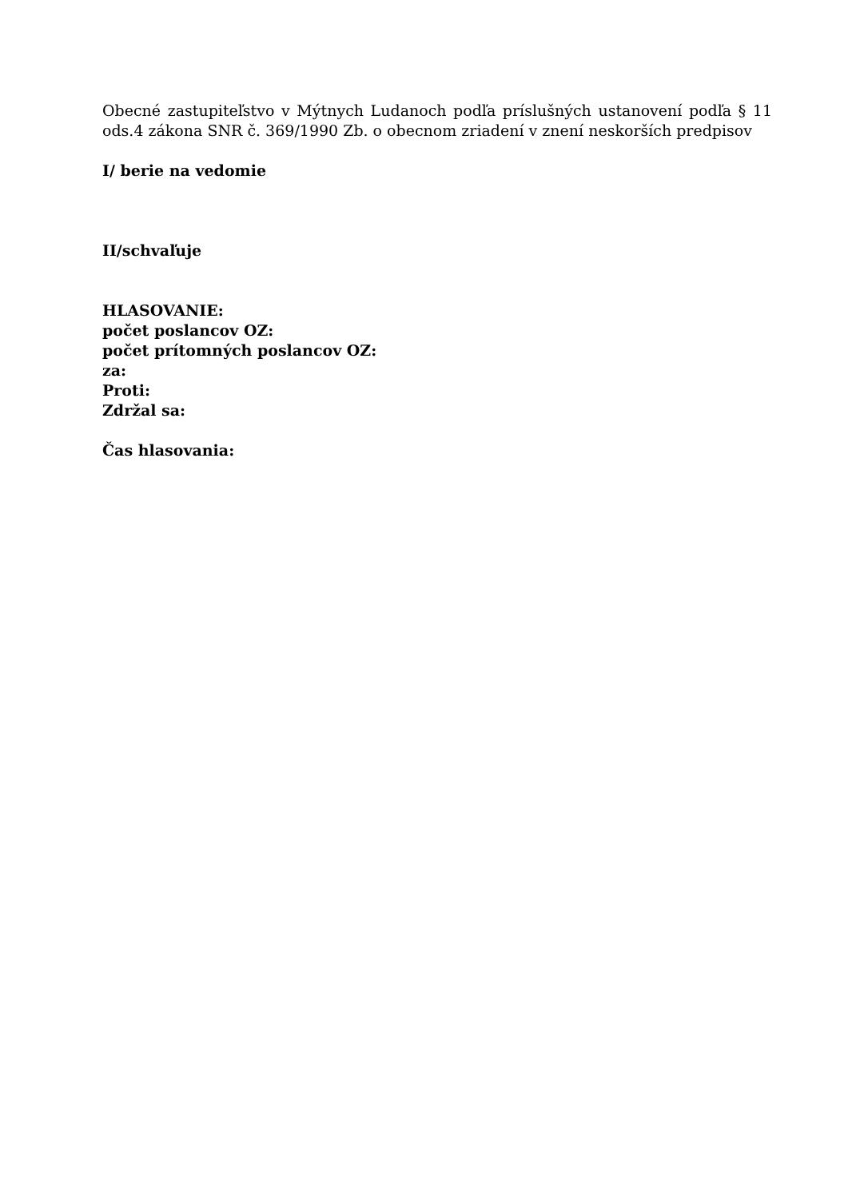Obecné zastupiteľstvo v Mýtnych Ludanoch podľa príslušných ustanovení podľa § 11 ods.4 zákona SNR č. 369/1990 Zb. o obecnom zriadení v znení neskorších predpisov
I/ berie na vedomie
II/schvaľuje
HLASOVANIE:
počet poslancov OZ:
počet prítomných poslancov OZ:
za:
Proti:
Zdržal sa:
Čas hlasovania: